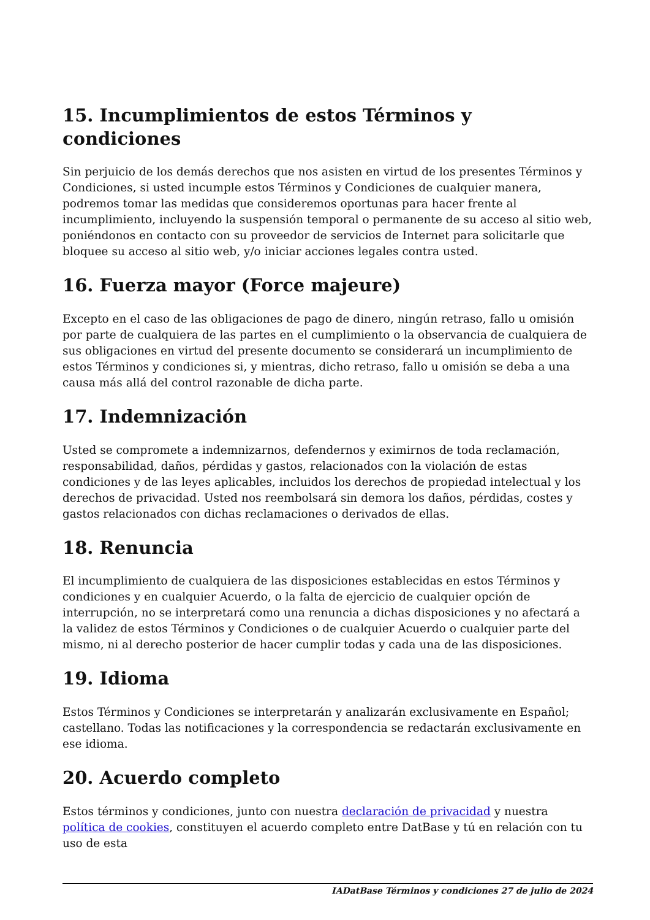15. Incumplimientos de estos Términos y condiciones
Sin perjuicio de los demás derechos que nos asisten en virtud de los presentes Términos y Condiciones, si usted incumple estos Términos y Condiciones de cualquier manera, podremos tomar las medidas que consideremos oportunas para hacer frente al incumplimiento, incluyendo la suspensión temporal o permanente de su acceso al sitio web, poniéndonos en contacto con su proveedor de servicios de Internet para solicitarle que bloquee su acceso al sitio web, y/o iniciar acciones legales contra usted.
16. Fuerza mayor (Force majeure)
Excepto en el caso de las obligaciones de pago de dinero, ningún retraso, fallo u omisión por parte de cualquiera de las partes en el cumplimiento o la observancia de cualquiera de sus obligaciones en virtud del presente documento se considerará un incumplimiento de estos Términos y condiciones si, y mientras, dicho retraso, fallo u omisión se deba a una causa más allá del control razonable de dicha parte.
17. Indemnización
Usted se compromete a indemnizarnos, defendernos y eximirnos de toda reclamación, responsabilidad, daños, pérdidas y gastos, relacionados con la violación de estas condiciones y de las leyes aplicables, incluidos los derechos de propiedad intelectual y los derechos de privacidad. Usted nos reembolsará sin demora los daños, pérdidas, costes y gastos relacionados con dichas reclamaciones o derivados de ellas.
18. Renuncia
El incumplimiento de cualquiera de las disposiciones establecidas en estos Términos y condiciones y en cualquier Acuerdo, o la falta de ejercicio de cualquier opción de interrupción, no se interpretará como una renuncia a dichas disposiciones y no afectará a la validez de estos Términos y Condiciones o de cualquier Acuerdo o cualquier parte del mismo, ni al derecho posterior de hacer cumplir todas y cada una de las disposiciones.
19. Idioma
Estos Términos y Condiciones se interpretarán y analizarán exclusivamente en Español; castellano. Todas las notificaciones y la correspondencia se redactarán exclusivamente en ese idioma.
20. Acuerdo completo
Estos términos y condiciones, junto con nuestra declaración de privacidad y nuestra política de cookies, constituyen el acuerdo completo entre DatBase y tú en relación con tu uso de esta
IADatBase Términos y condiciones 27 de julio de 2024